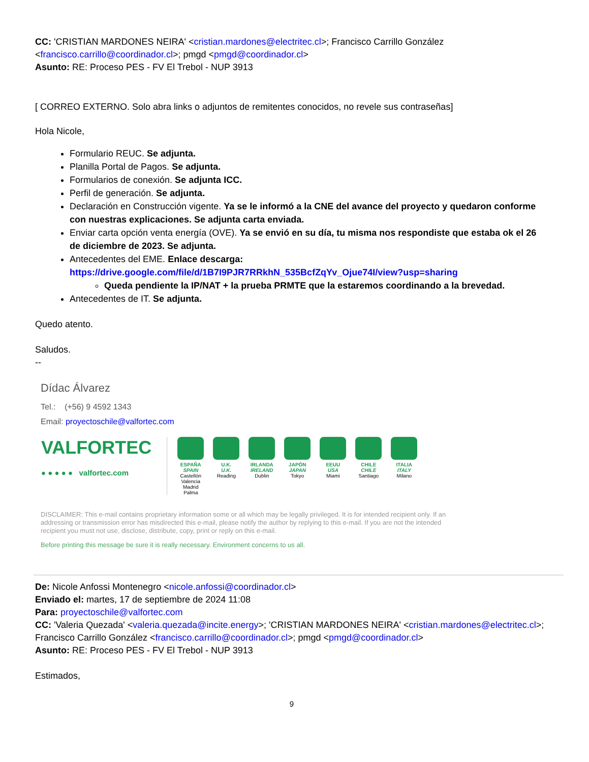CC: 'CRISTIAN MARDONES NEIRA' <cristian.mardones@electritec.cl>; Francisco Carrillo González <francisco.carrillo@coordinador.cl>; pmgd <pmgd@coordinador.cl>
Asunto: RE: Proceso PES - FV El Trebol - NUP 3913
[ CORREO EXTERNO. Solo abra links o adjuntos de remitentes conocidos, no revele sus contraseñas]
Hola Nicole,
Formulario REUC. Se adjunta.
Planilla Portal de Pagos. Se adjunta.
Formularios de conexión. Se adjunta ICC.
Perfil de generación. Se adjunta.
Declaración en Construcción vigente. Ya se le informó a la CNE del avance del proyecto y quedaron conforme con nuestras explicaciones. Se adjunta carta enviada.
Enviar carta opción venta energía (OVE). Ya se envió en su día, tu misma nos respondiste que estaba ok el 26 de diciembre de 2023. Se adjunta.
Antecedentes del EME. Enlace descarga: https://drive.google.com/file/d/1B7I9PJR7RRkhN_535BcfZqYv_Ojue74I/view?usp=sharing
Queda pendiente la IP/NAT + la prueba PRMTE que la estaremos coordinando a la brevedad.
Antecedentes de IT. Se adjunta.
Quedo atento.
Saludos.
--
Dídac Álvarez
Tel.: (+56) 9 4592 1343
Email: proyectoschile@valfortec.com
VALFORTEC
● ● ● ● ● valfortec.com
ESPAÑA
SPAIN
Castellón Valencia Madrid Palma
U.K.
U.K.
Reading
IRLANDA
IRELAND
Dublin
JAPÓN
JAPAN
Tokyo
EEUU
USA
Miami
CHILE
CHILE
Santiago
ITALIA
ITALY
Milano
DISCLAIMER: This e-mail contains proprietary information some or all which may be legally privileged. It is for intended recipient only. If an addressing or transmission error has misdirected this e-mail, please notify the author by replying to this e-mail. If you are not the intended recipient you must not use, disclose, distribute, copy, print or reply on this e-mail.
Before printing this message be sure it is really necessary. Environment concerns to us all.
De: Nicole Anfossi Montenegro <nicole.anfossi@coordinador.cl>
Enviado el: martes, 17 de septiembre de 2024 11:08
Para: proyectoschile@valfortec.com
CC: 'Valeria Quezada' <valeria.quezada@incite.energy>; 'CRISTIAN MARDONES NEIRA' <cristian.mardones@electritec.cl>; Francisco Carrillo González <francisco.carrillo@coordinador.cl>; pmgd <pmgd@coordinador.cl>
Asunto: RE: Proceso PES - FV El Trebol - NUP 3913
Estimados,
9